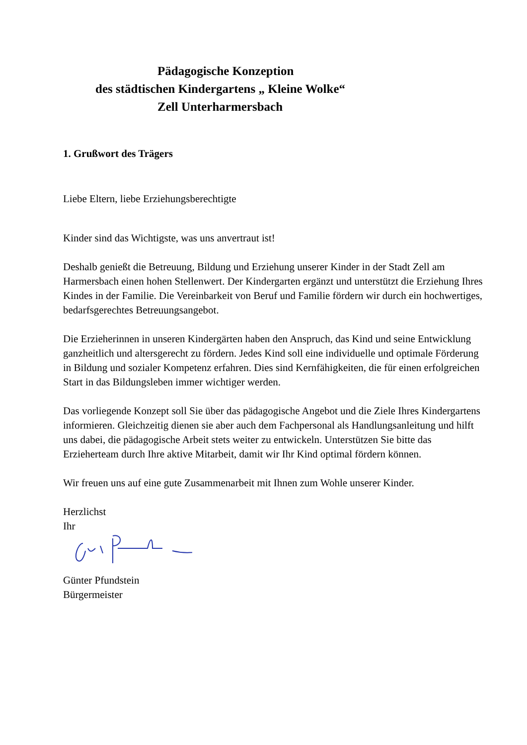Pädagogische Konzeption
des städtischen Kindergartens „ Kleine Wolke“Zell Unterharmersbach
1. Grußwort des Trägers
Liebe Eltern, liebe Erziehungsberechtigte
Kinder sind das Wichtigste, was uns anvertraut ist!
Deshalb genießt die Betreuung, Bildung und Erziehung unserer Kinder in der Stadt Zell am Harmersbach einen hohen Stellenwert. Der Kindergarten ergänzt und unterstützt die Erziehung Ihres Kindes in der Familie. Die Vereinbarkeit von Beruf und Familie fördern wir durch ein hochwertiges, bedarfsgerechtes Betreuungsangebot.
Die Erzieherinnen in unseren Kindergärten haben den Anspruch, das Kind und seine Entwicklung ganzheitlich und altersgerecht zu fördern. Jedes Kind soll eine individuelle und optimale Förderung in Bildung und sozialer Kompetenz erfahren. Dies sind Kernfähigkeiten, die für einen erfolgreichen Start in das Bildungsleben immer wichtiger werden.
Das vorliegende Konzept soll Sie über das pädagogische Angebot und die Ziele Ihres Kindergartens informieren. Gleichzeitig dienen sie aber auch dem Fachpersonal als Handlungsanleitung und hilft uns dabei, die pädagogische Arbeit stets weiter zu entwickeln. Unterstützen Sie bitte das Erzieherteam durch Ihre aktive Mitarbeit, damit wir Ihr Kind optimal fördern können.
Wir freuen uns auf eine gute Zusammenarbeit mit Ihnen zum Wohle unserer Kinder.
Herzlichst
Ihr
Günter Pfundstein
Bürgermeister